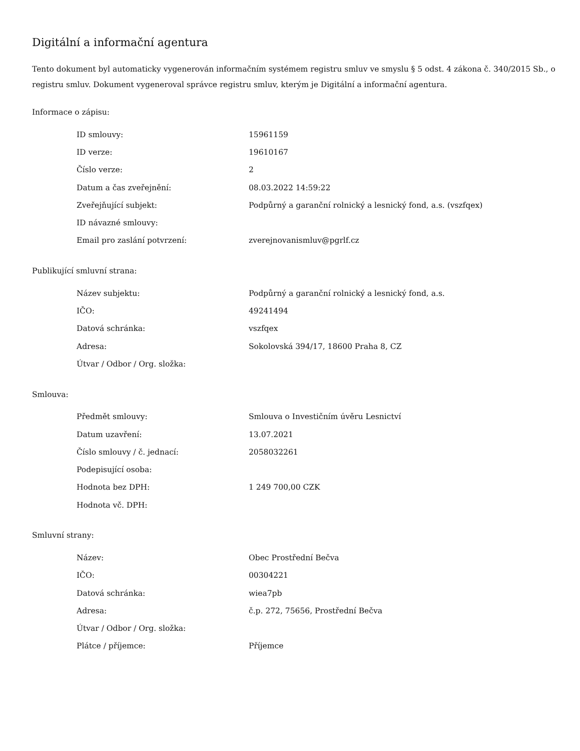Digitální a informační agentura
Tento dokument byl automaticky vygenerován informačním systémem registru smluv ve smyslu § 5 odst. 4 zákona č. 340/2015 Sb., o registru smluv. Dokument vygeneroval správce registru smluv, kterým je Digitální a informační agentura.
Informace o zápisu:
| ID smlouvy: | 15961159 |
| ID verze: | 19610167 |
| Číslo verze: | 2 |
| Datum a čas zveřejnění: | 08.03.2022 14:59:22 |
| Zveřejňující subjekt: | Podpůrný a garanční rolnický a lesnický fond, a.s. (vszfqex) |
| ID návazné smlouvy: | |
| Email pro zaslání potvrzení: | zverejnovanismluv@pgrlf.cz |
Publikující smluvní strana:
| Název subjektu: | Podpůrný a garanční rolnický a lesnický fond, a.s. |
| IČO: | 49241494 |
| Datová schránka: | vszfqex |
| Adresa: | Sokolovská 394/17, 18600 Praha 8, CZ |
| Útvar / Odbor / Org. složka: | |
Smlouva:
| Předmět smlouvy: | Smlouva o Investičním úvěru Lesnictví |
| Datum uzavření: | 13.07.2021 |
| Číslo smlouvy / č. jednací: | 2058032261 |
| Podepisující osoba: | |
| Hodnota bez DPH: | 1 249 700,00 CZK |
| Hodnota vč. DPH: | |
Smluvní strany:
| Název: | Obec Prostřední Bečva |
| IČO: | 00304221 |
| Datová schránka: | wiea7pb |
| Adresa: | č.p. 272, 75656, Prostřední Bečva |
| Útvar / Odbor / Org. složka: | |
| Plátce / příjemce: | Příjemce |